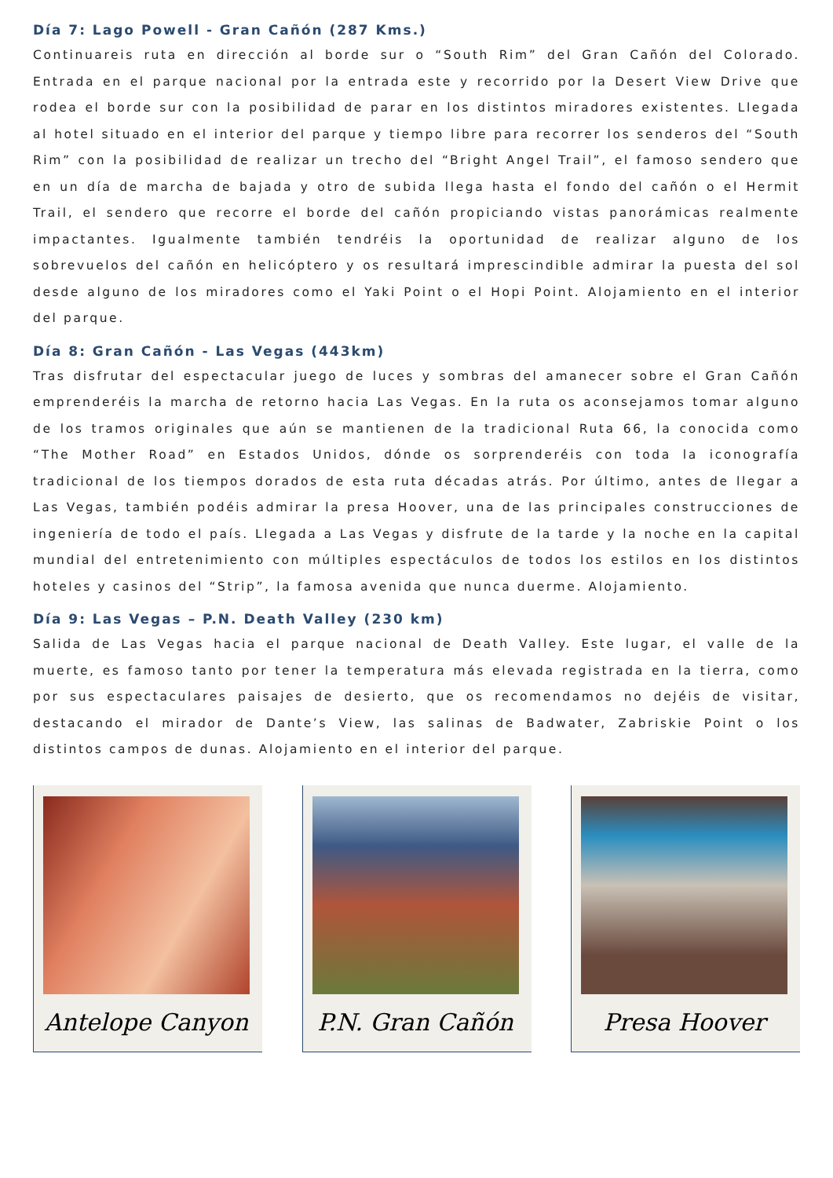Día 7: Lago Powell - Gran Cañón (287 Kms.)
Continuareis ruta en dirección al borde sur o “South Rim” del Gran Cañón del Colorado. Entrada en el parque nacional por la entrada este y recorrido por la Desert View Drive que rodea el borde sur con la posibilidad de parar en los distintos miradores existentes. Llegada al hotel situado en el interior del parque y tiempo libre para recorrer los senderos del “South Rim” con la posibilidad de realizar un trecho del “Bright Angel Trail”, el famoso sendero que en un día de marcha de bajada y otro de subida llega hasta el fondo del cañón o el Hermit Trail, el sendero que recorre el borde del cañón propiciando vistas panorámicas realmente impactantes. Igualmente también tendréis la oportunidad de realizar alguno de los sobrevuelos del cañón en helicóptero y os resultará imprescindible admirar la puesta del sol desde alguno de los miradores como el Yaki Point o el Hopi Point. Alojamiento en el interior del parque.
Día 8: Gran Cañón - Las Vegas (443km)
Tras disfrutar del espectacular juego de luces y sombras del amanecer sobre el Gran Cañón emprenderéis la marcha de retorno hacia Las Vegas. En la ruta os aconsejamos tomar alguno de los tramos originales que aún se mantienen de la tradicional Ruta 66, la conocida como “The Mother Road” en Estados Unidos, dónde os sorprenderéis con toda la iconografía tradicional de los tiempos dorados de esta ruta décadas atrás. Por último, antes de llegar a Las Vegas, también podéis admirar la presa Hoover, una de las principales construcciones de ingeniería de todo el país. Llegada a Las Vegas y disfrute de la tarde y la noche en la capital mundial del entretenimiento con múltiples espectáculos de todos los estilos en los distintos hoteles y casinos del “Strip”, la famosa avenida que nunca duerme. Alojamiento.
Día 9: Las Vegas – P.N. Death Valley (230 km)
Salida de Las Vegas hacia el parque nacional de Death Valley. Este lugar, el valle de la muerte, es famoso tanto por tener la temperatura más elevada registrada en la tierra, como por sus espectaculares paisajes de desierto, que os recomendamos no dejéis de visitar, destacando el mirador de Dante’s View, las salinas de Badwater, Zabriskie Point o los distintos campos de dunas. Alojamiento en el interior del parque.
Antelope Canyon P.N. Gran Cañón Presa Hoover